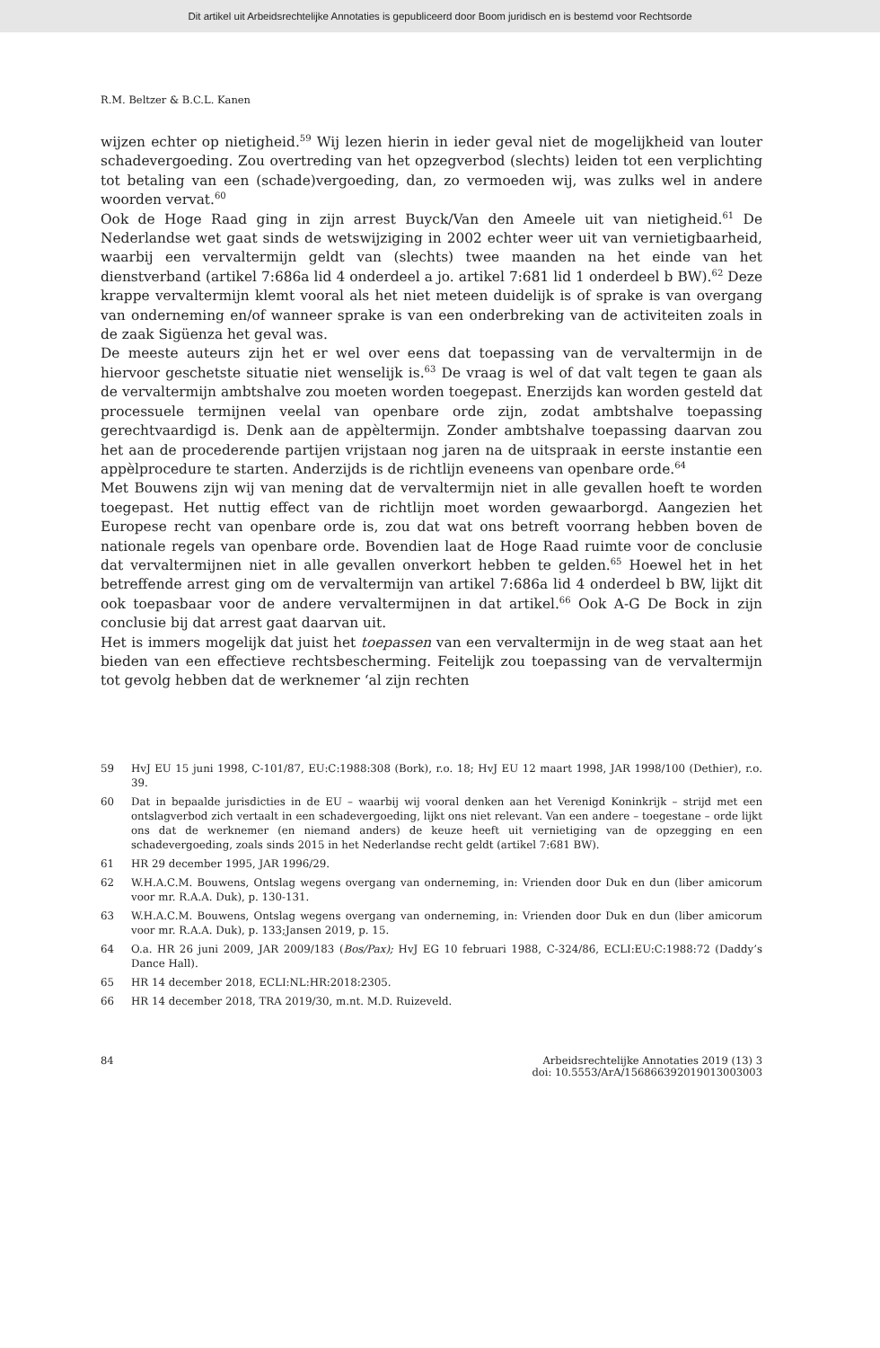Dit artikel uit Arbeidsrechtelijke Annotaties is gepubliceerd door Boom juridisch en is bestemd voor Rechtsorde
R.M. Beltzer & B.C.L. Kanen
wijzen echter op nietigheid.<sup>59</sup> Wij lezen hierin in ieder geval niet de mogelijkheid van louter schadevergoeding. Zou overtreding van het opzegverbod (slechts) leiden tot een verplichting tot betaling van een (schade)vergoeding, dan, zo vermoeden wij, was zulks wel in andere woorden vervat.<sup>60</sup>
Ook de Hoge Raad ging in zijn arrest Buyck/Van den Ameele uit van nietigheid.<sup>61</sup> De Nederlandse wet gaat sinds de wetswijziging in 2002 echter weer uit van vernietigbaarheid, waarbij een vervaltermijn geldt van (slechts) twee maanden na het einde van het dienstverband (artikel 7:686a lid 4 onderdeel a jo. artikel 7:681 lid 1 onderdeel b BW).<sup>62</sup> Deze krappe vervaltermijn klemt vooral als het niet meteen duidelijk is of sprake is van overgang van onderneming en/of wanneer sprake is van een onderbreking van de activiteiten zoals in de zaak Sigüenza het geval was.
De meeste auteurs zijn het er wel over eens dat toepassing van de vervaltermijn in de hiervoor geschetste situatie niet wenselijk is.<sup>63</sup> De vraag is wel of dat valt tegen te gaan als de vervaltermijn ambtshalve zou moeten worden toegepast. Enerzijds kan worden gesteld dat processuele termijnen veelal van openbare orde zijn, zodat ambtshalve toepassing gerechtvaardigd is. Denk aan de appèltermijn. Zonder ambtshalve toepassing daarvan zou het aan de procederende partijen vrijstaan nog jaren na de uitspraak in eerste instantie een appèlprocedure te starten. Anderzijds is de richtlijn eveneens van openbare orde.<sup>64</sup>
Met Bouwens zijn wij van mening dat de vervaltermijn niet in alle gevallen hoeft te worden toegepast. Het nuttig effect van de richtlijn moet worden gewaarborgd. Aangezien het Europese recht van openbare orde is, zou dat wat ons betreft voorrang hebben boven de nationale regels van openbare orde. Bovendien laat de Hoge Raad ruimte voor de conclusie dat vervaltermijnen niet in alle gevallen onverkort hebben te gelden.<sup>65</sup> Hoewel het in het betreffende arrest ging om de vervaltermijn van artikel 7:686a lid 4 onderdeel b BW, lijkt dit ook toepasbaar voor de andere vervaltermijnen in dat artikel.<sup>66</sup> Ook A-G De Bock in zijn conclusie bij dat arrest gaat daarvan uit.
Het is immers mogelijk dat juist het toepassen van een vervaltermijn in de weg staat aan het bieden van een effectieve rechtsbescherming. Feitelijk zou toepassing van de vervaltermijn tot gevolg hebben dat de werknemer ‘al zijn rechten
59 HvJ EU 15 juni 1998, C-101/87, EU:C:1988:308 (Bork), r.o. 18; HvJ EU 12 maart 1998, JAR 1998/100 (Dethier), r.o. 39.
60 Dat in bepaalde jurisdicties in de EU – waarbij wij vooral denken aan het Verenigd Koninkrijk – strijd met een ontslagverbod zich vertaalt in een schadevergoeding, lijkt ons niet relevant. Van een andere – toegestane – orde lijkt ons dat de werknemer (en niemand anders) de keuze heeft uit vernietiging van de opzegging en een schadevergoeding, zoals sinds 2015 in het Nederlandse recht geldt (artikel 7:681 BW).
61 HR 29 december 1995, JAR 1996/29.
62 W.H.A.C.M. Bouwens, Ontslag wegens overgang van onderneming, in: Vrienden door Duk en dun (liber amicorum voor mr. R.A.A. Duk), p. 130-131.
63 W.H.A.C.M. Bouwens, Ontslag wegens overgang van onderneming, in: Vrienden door Duk en dun (liber amicorum voor mr. R.A.A. Duk), p. 133;Jansen 2019, p. 15.
64 O.a. HR 26 juni 2009, JAR 2009/183 (Bos/Pax); HvJ EG 10 februari 1988, C-324/86, ECLI:EU:C:1988:72 (Daddy’s Dance Hall).
65 HR 14 december 2018, ECLI:NL:HR:2018:2305.
66 HR 14 december 2018, TRA 2019/30, m.nt. M.D. Ruizeveld.
84 Arbeidsrechtelijke Annotaties 2019 (13) 3
doi: 10.5553/ArA/156866392019013003003